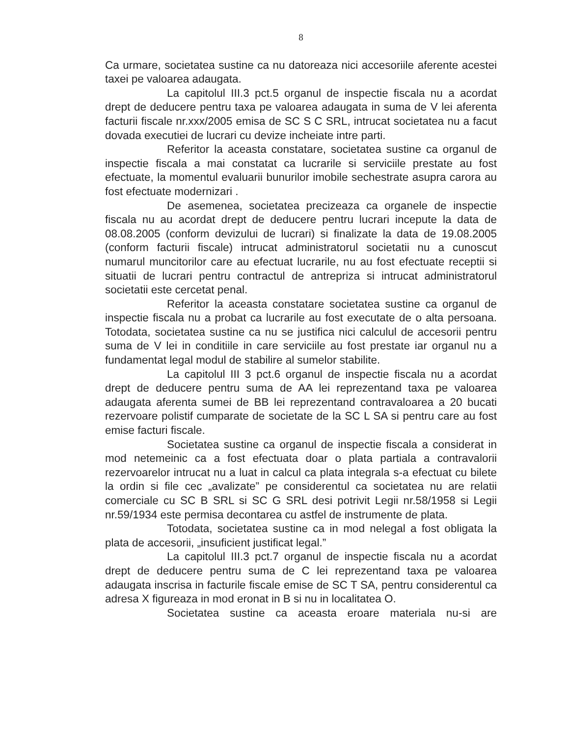8
Ca urmare, societatea sustine ca nu datoreaza nici accesoriile aferente acestei taxei pe valoarea adaugata.
La capitolul III.3 pct.5 organul de inspectie fiscala nu a acordat drept de deducere pentru taxa pe valoarea adaugata in suma de V lei aferenta facturii fiscale nr.xxx/2005 emisa de SC S C SRL, intrucat societatea nu a facut dovada executiei de lucrari cu devize incheiate intre parti.
Referitor la aceasta constatare, societatea sustine ca organul de inspectie fiscala a mai constatat ca lucrarile si serviciile prestate au fost efectuate, la momentul evaluarii bunurilor imobile sechestrate asupra carora au fost efectuate modernizari .
De asemenea, societatea precizeaza ca organele de inspectie fiscala nu au acordat drept de deducere pentru lucrari incepute la data de 08.08.2005 (conform devizului de lucrari) si finalizate la data de 19.08.2005 (conform facturii fiscale) intrucat administratorul societatii nu a cunoscut numarul muncitorilor care au efectuat lucrarile, nu au fost efectuate receptii si situatii de lucrari pentru contractul de antrepriza si intrucat administratorul societatii este cercetat penal.
Referitor la aceasta constatare societatea sustine ca organul de inspectie fiscala nu a probat ca lucrarile au fost executate de o alta persoana. Totodata, societatea sustine ca nu se justifica nici calculul de accesorii pentru suma de V lei in conditiile in care serviciile au fost prestate iar organul nu a fundamentat legal modul de stabilire al sumelor stabilite.
La capitolul III 3 pct.6 organul de inspectie fiscala nu a acordat drept de deducere pentru suma de AA lei reprezentand taxa pe valoarea adaugata aferenta sumei de BB lei reprezentand contravaloarea a 20 bucati rezervoare polistif cumparate de societate de la SC L SA si pentru care au fost emise facturi fiscale.
Societatea sustine ca organul de inspectie fiscala a considerat in mod netemeinic ca a fost efectuata doar o plata partiala a contravalorii rezervoarelor intrucat nu a luat in calcul ca plata integrala s-a efectuat cu bilete la ordin si file cec „avalizate” pe considerentul ca societatea nu are relatii comerciale cu SC B SRL si SC G SRL desi potrivit Legii nr.58/1958 si Legii nr.59/1934 este permisa decontarea cu astfel de instrumente de plata.
Totodata, societatea sustine ca in mod nelegal a fost obligata la plata de accesorii, „insuficient justificat legal.”
La capitolul III.3 pct.7 organul de inspectie fiscala nu a acordat drept de deducere pentru suma de C lei reprezentand taxa pe valoarea adaugata inscrisa in facturile fiscale emise de SC T SA, pentru considerentul ca adresa X figureaza in mod eronat in B si nu in localitatea O.
Societatea sustine ca aceasta eroare materiala nu-si are